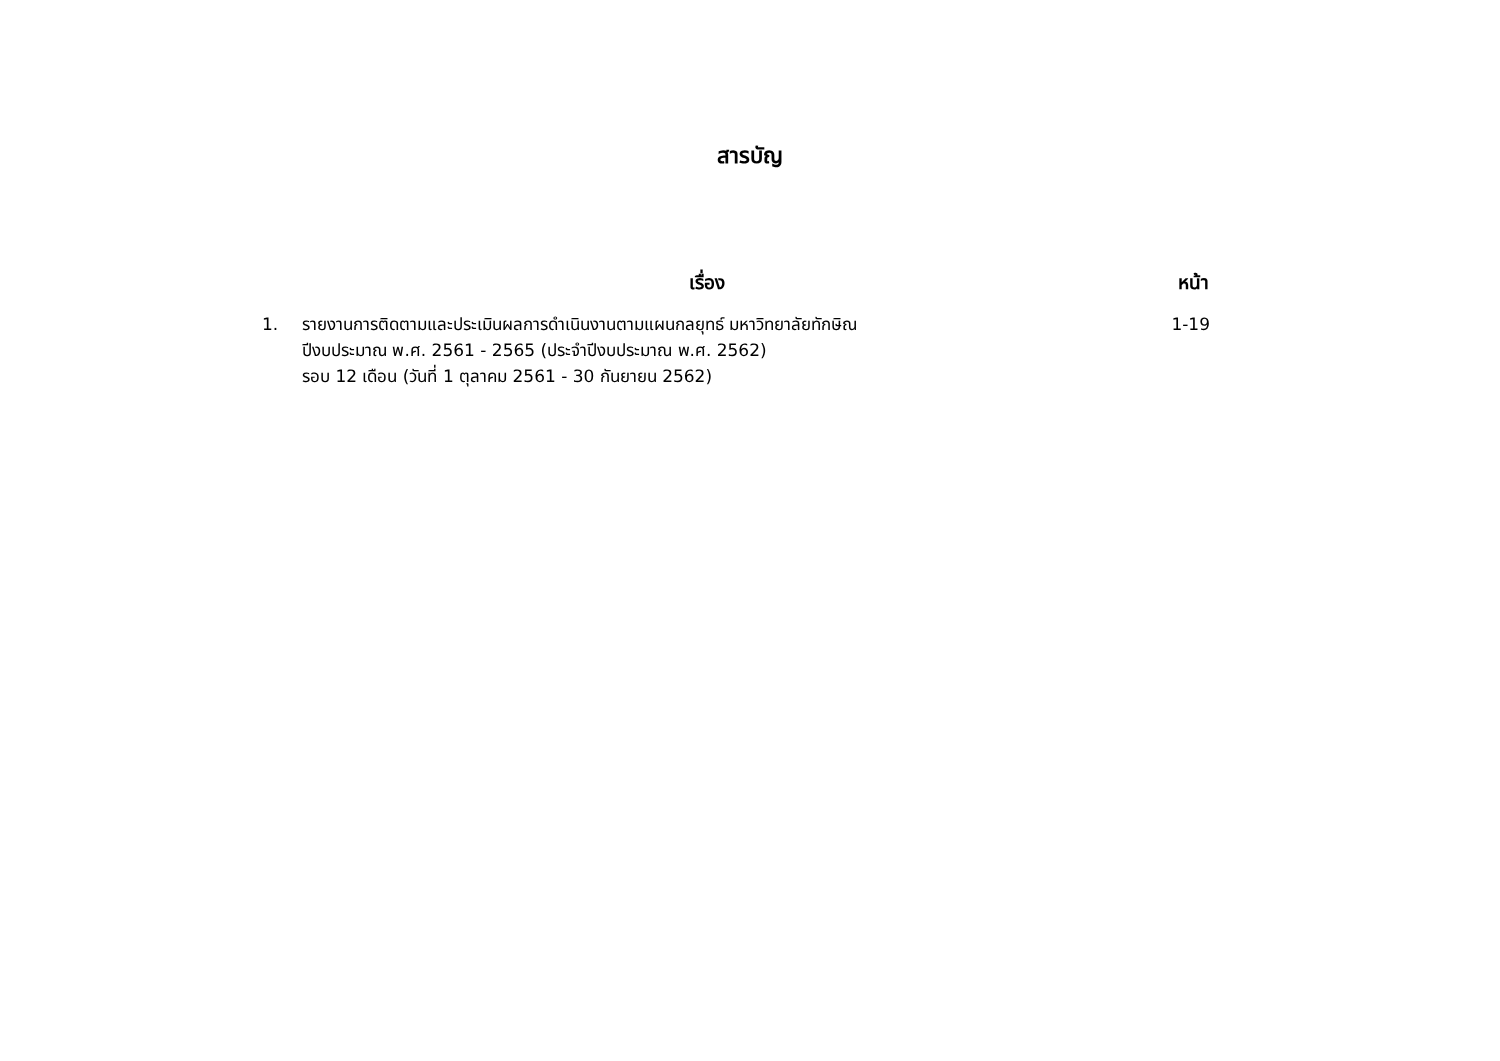สารบัญ
| เรื่อง | | หน้า |
| --- | --- | --- |
| 1. | รายงานการติดตามและประเมินผลการดำเนินงานตามแผนกลยุทธ์ มหาวิทยาลัยทักษิณ ปีงบประมาณ พ.ศ. 2561 - 2565 (ประจำปีงบประมาณ พ.ศ. 2562) รอบ 12 เดือน (วันที่ 1 ตุลาคม 2561 - 30 กันยายน 2562) | 1-19 |